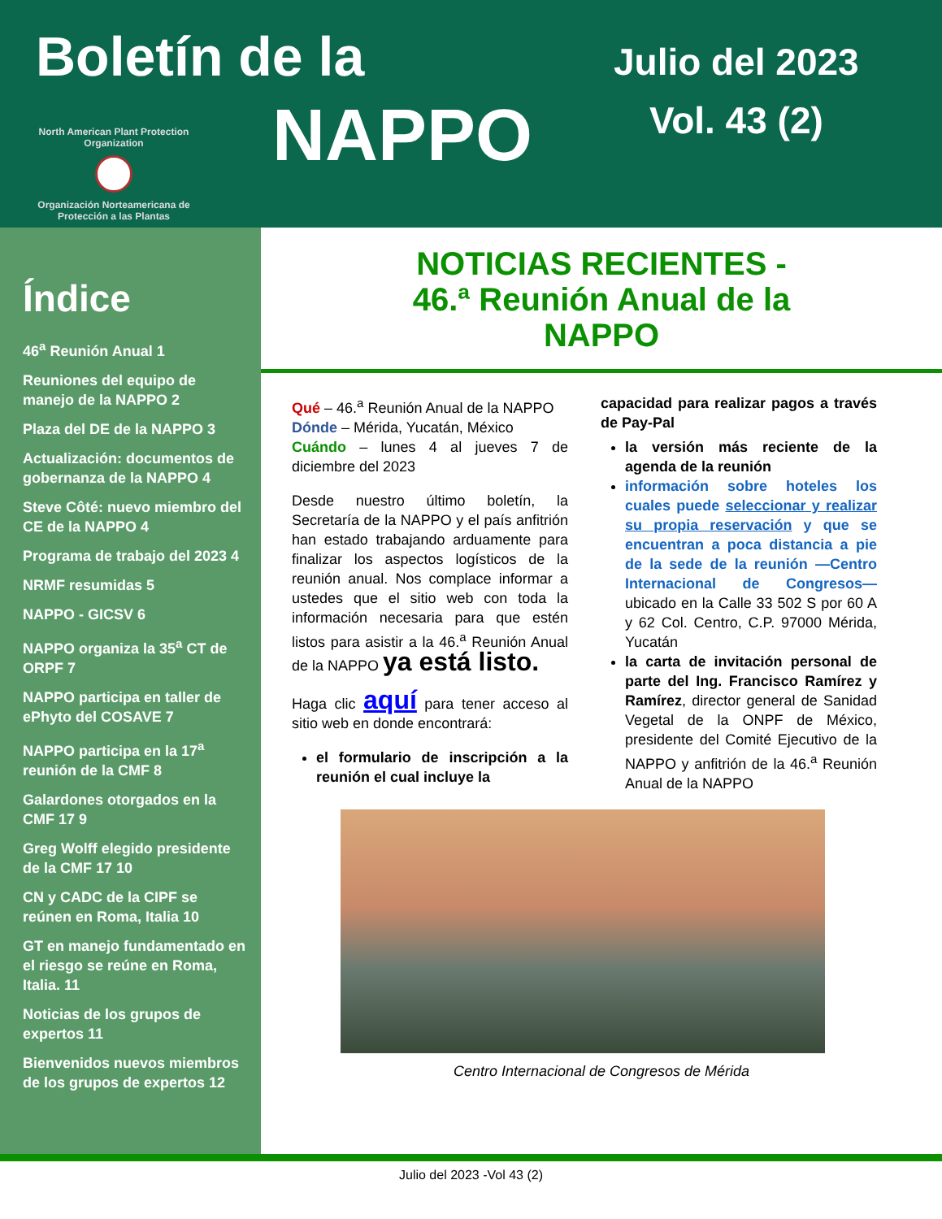Boletín de la
NAPPO
Julio del 2023
Vol. 43 (2)
North American Plant Protection Organization
Organización Norteamericana de Protección a las Plantas
Índice
46<sup>a</sup> Reunión Anual 1
Reuniones del equipo de manejo de la NAPPO 2
Plaza del DE de la NAPPO 3
Actualización: documentos de gobernanza de la NAPPO 4
Steve Côté: nuevo miembro del CE de la NAPPO 4
Programa de trabajo del 2023 4
NRMF resumidas 5
NAPPO - GICSV 6
NAPPO organiza la 35<sup>a</sup> CT de ORPF 7
NAPPO participa en taller de ePhyto del COSAVE 7
NAPPO participa en la 17<sup>a</sup> reunión de la CMF 8
Galardones otorgados en la CMF 17 9
Greg Wolff elegido presidente de la CMF 17 10
CN y CADC de la CIPF se reúnen en Roma, Italia 10
GT en manejo fundamentado en el riesgo se reúne en Roma, Italia. 11
Noticias de los grupos de expertos 11
Bienvenidos nuevos miembros de los grupos de expertos 12
NOTICIAS RECIENTES -
46.ª Reunión Anual de la
NAPPO
Qué – 46.<sup>a</sup> Reunión Anual de la NAPPO
Dónde – Mérida, Yucatán, México
Cuándo – lunes 4 al jueves 7 de diciembre del 2023
Desde nuestro último boletín, la Secretaría de la NAPPO y el país anfitrión han estado trabajando arduamente para finalizar los aspectos logísticos de la reunión anual. Nos complace informar a ustedes que el sitio web con toda la información necesaria para que estén listos para asistir a la 46.<sup>a</sup> Reunión Anual de la NAPPO ya está listo.
Haga clic aquí para tener acceso al sitio web en donde encontrará:
el formulario de inscripción a la reunión el cual incluye la
capacidad para realizar pagos a través de Pay-Pal
la versión más reciente de la agenda de la reunión
información sobre hoteles los cuales puede seleccionar y realizar su propia reservación y que se encuentran a poca distancia a pie de la sede de la reunión —Centro Internacional de Congresos— ubicado en la Calle 33 502 S por 60 A y 62 Col. Centro, C.P. 97000 Mérida, Yucatán
la carta de invitación personal de parte del Ing. Francisco Ramírez y Ramírez, director general de Sanidad Vegetal de la ONPF de México, presidente del Comité Ejecutivo de la NAPPO y anfitrión de la 46.<sup>a</sup> Reunión Anual de la NAPPO
Centro Internacional de Congresos de Mérida
Julio del 2023 -Vol 43 (2)